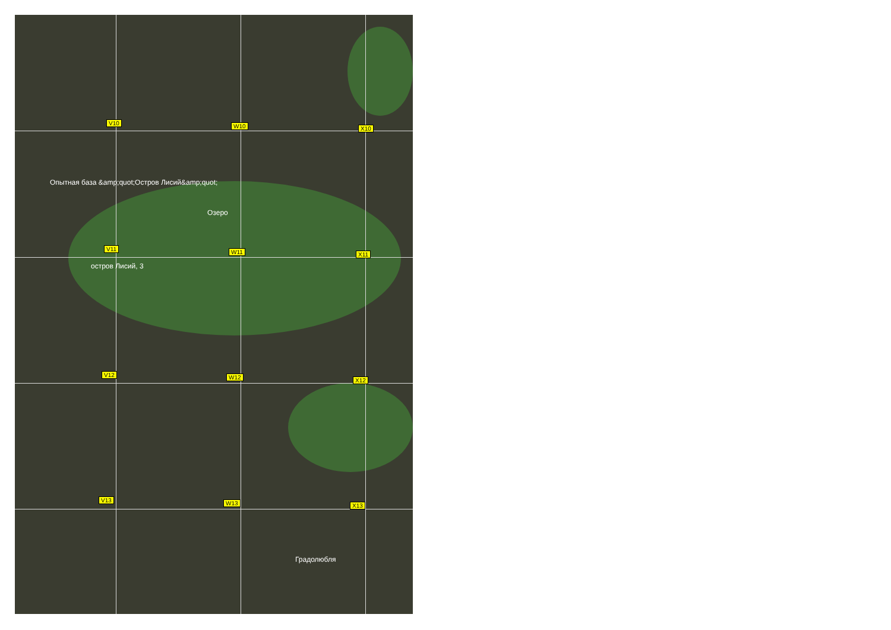V10 W10 X10
Опытная база &amp;quot;Остров Лисий&amp;quot;
Озеро
V11 W11 X11
остров Лисий, 3
V12 W12 X12
V13 W13 X13
Градолюбля